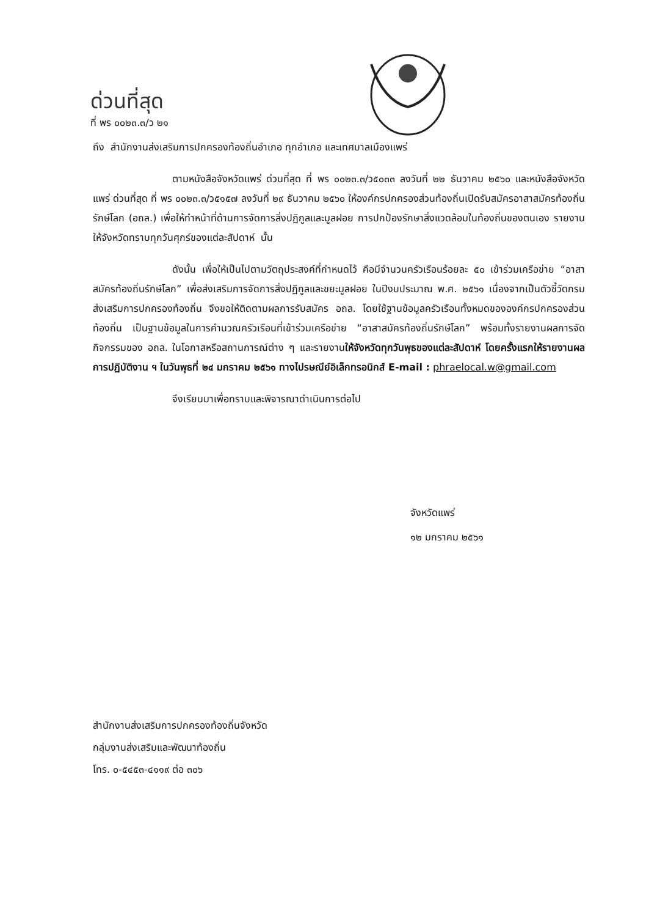ด่วนที่สุด
ที่ พร ๐๐๒๓.๓/ว ๒๑
ถึง สำนักงานส่งเสริมการปกครองท้องถิ่นอำเภอ ทุกอำเภอ และเทศบาลเมืองแพร่
ตามหนังสือจังหวัดแพร่ ด่วนที่สุด ที่ พร ๐๐๒๓.๓/ว๕๐๓๓ ลงวันที่ ๒๒ ธันวาคม ๒๕๖๐ และหนังสือจังหวัดแพร่ ด่วนที่สุด ที่ พร ๐๐๒๓.๓/ว๕๑๕๗ ลงวันที่ ๒๙ ธันวาคม ๒๕๖๐ ให้องค์กรปกครองส่วนท้องถิ่นเปิดรับสมัครอาสาสมัครท้องถิ่นรักษ์โลก (อถล.) เพื่อให้ทำหน้าที่ด้านการจัดการสิ่งปฏิกูลและมูลฝอย การปกป้องรักษาสิ่งแวดล้อมในท้องถิ่นของตนเอง รายงานให้จังหวัดทราบทุกวันศุกร์ของแต่ละสัปดาห์ นั้น
ดังนั้น เพื่อให้เป็นไปตามวัตถุประสงค์ที่กำหนดไว้ คือมีจำนวนครัวเรือนร้อยละ ๕๐ เข้าร่วมเครือข่าย “อาสาสมัครท้องถิ่นรักษ์โลก” เพื่อส่งเสริมการจัดการสิ่งปฏิกูลและขยะมูลฝอย ในปีงบประมาณ พ.ศ. ๒๕๖๑ เนื่องจากเป็นตัวชี้วัดกรมส่งเสริมการปกครองท้องถิ่น จึงขอให้ติดตามผลการรับสมัคร อถล. โดยใช้ฐานข้อมูลครัวเรือนทั้งหมดขององค์กรปกครองส่วนท้องถิ่น เป็นฐานข้อมูลในการคำนวณครัวเรือนที่เข้าร่วมเครือข่าย “อาสาสมัครท้องถิ่นรักษ์โลก” พร้อมทั้งรายงานผลการจัดกิจกรรมของ อถล. ในโอกาสหรือสถานการณ์ต่าง ๆ และรายงานให้จังหวัดทุกวันพุธของแต่ละสัปดาห์ โดยครั้งแรกให้รายงานผลการปฏิบัติงาน ฯ ในวันพุธที่ ๒๔ มกราคม ๒๕๖๑ ทางไปรษณีย์อิเล็กทรอนิกส์ E-mail : phraelocal.w@gmail.com
จึงเรียนมาเพื่อทราบและพิจารณาดำเนินการต่อไป
จังหวัดแพร่
๑๒ มกราคม ๒๕๖๑
สำนักงานส่งเสริมการปกครองท้องถิ่นจังหวัด
กลุ่มงานส่งเสริมและพัฒนาท้องถิ่น
โทร. ๐-๕๔๕๓-๔๑๑๙ ต่อ ๓๐๖